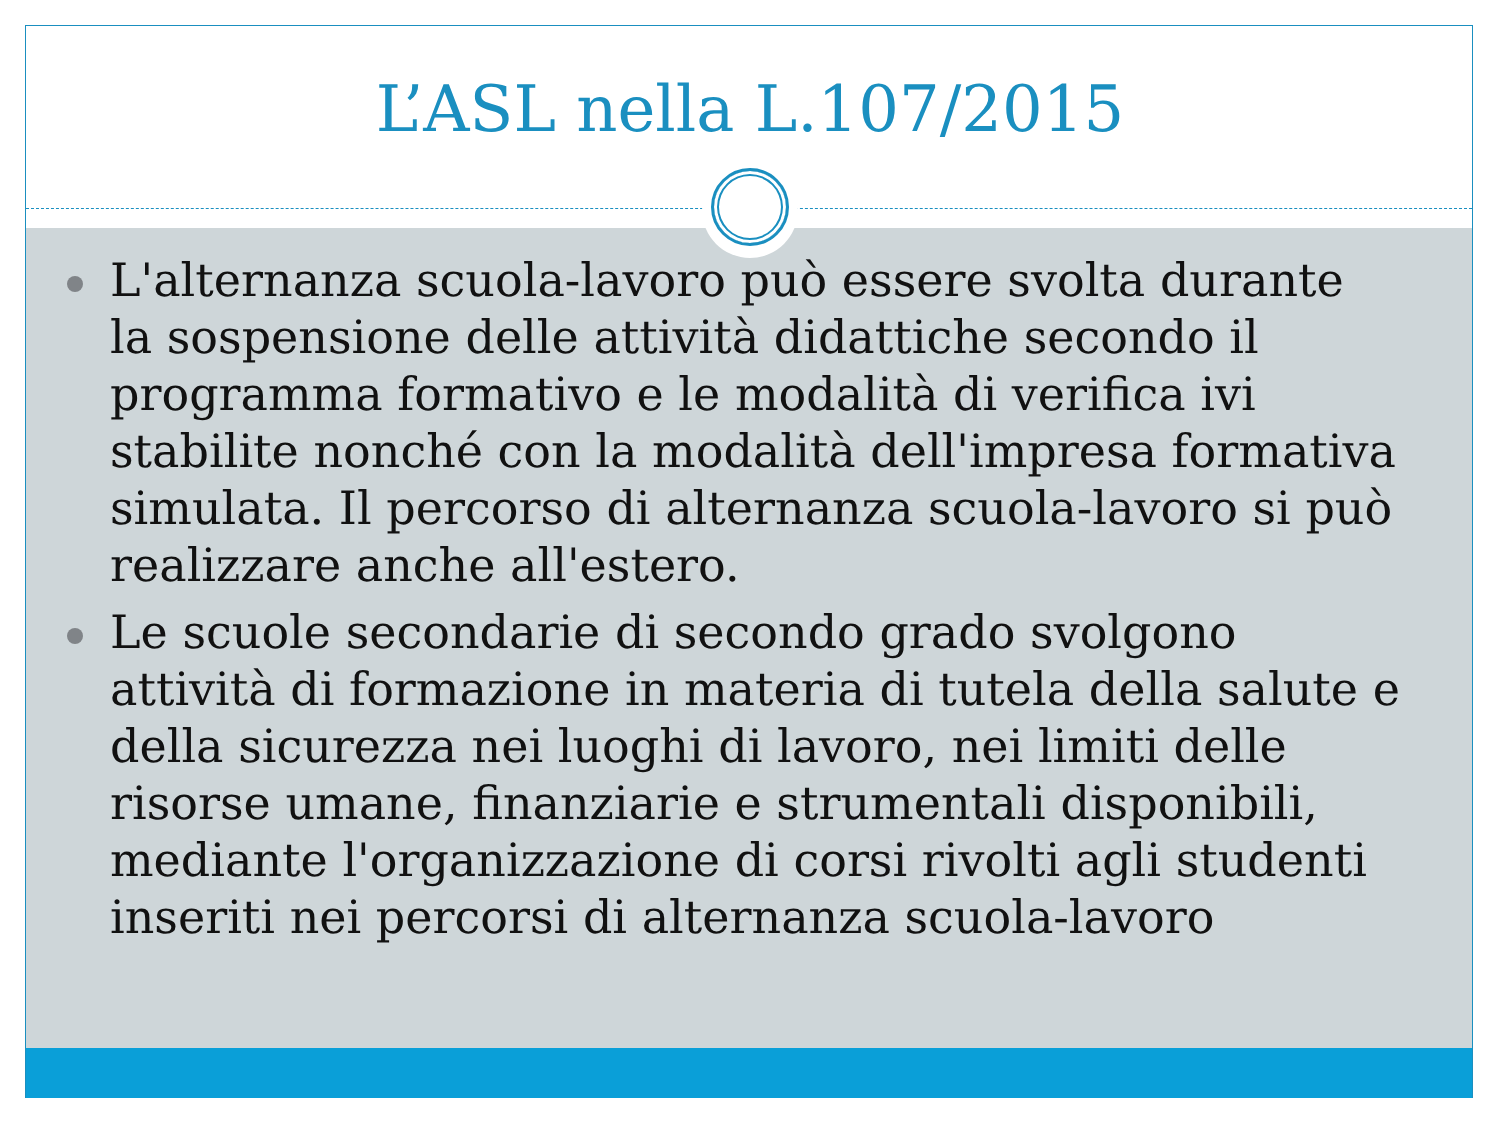L’ASL nella L.107/2015
L'alternanza scuola-lavoro può essere svolta durante la sospensione delle attività didattiche secondo il programma formativo e le modalità di verifica ivi stabilite nonché con la modalità dell'impresa formativa simulata. Il percorso di alternanza scuola-lavoro si può realizzare anche all'estero.
Le scuole secondarie di secondo grado svolgono attività di formazione in materia di tutela della salute e della sicurezza nei luoghi di lavoro, nei limiti delle risorse umane, finanziarie e strumentali disponibili, mediante l'organizzazione di corsi rivolti agli studenti inseriti nei percorsi di alternanza scuola-lavoro